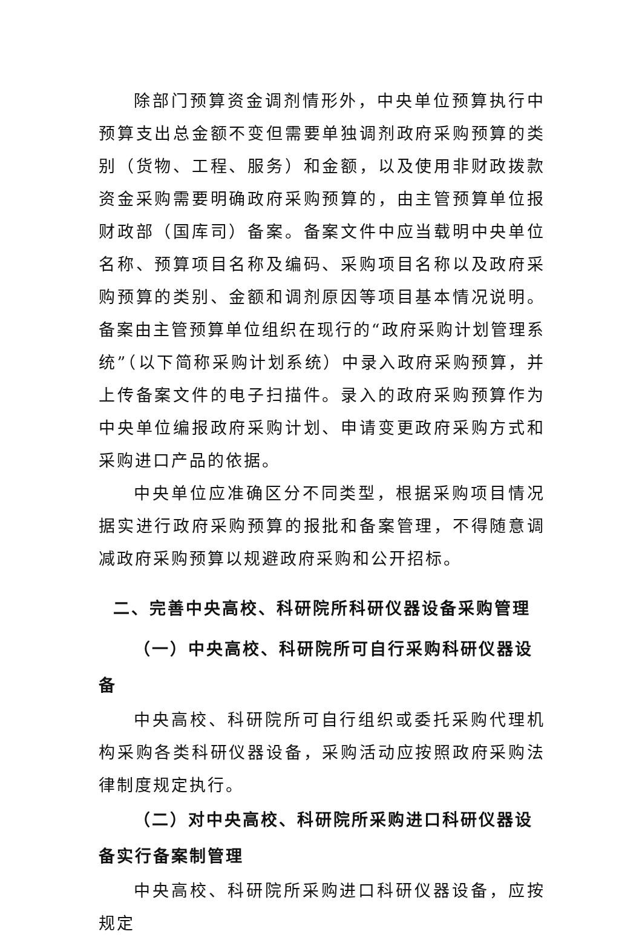除部门预算资金调剂情形外，中央单位预算执行中预算支出总金额不变但需要单独调剂政府采购预算的类别（货物、工程、服务）和金额，以及使用非财政拨款资金采购需要明确政府采购预算的，由主管预算单位报财政部（国库司）备案。备案文件中应当载明中央单位名称、预算项目名称及编码、采购项目名称以及政府采购预算的类别、金额和调剂原因等项目基本情况说明。备案由主管预算单位组织在现行的“政府采购计划管理系统”（以下简称采购计划系统）中录入政府采购预算，并上传备案文件的电子扫描件。录入的政府采购预算作为中央单位编报政府采购计划、申请变更政府采购方式和采购进口产品的依据。
中央单位应准确区分不同类型，根据采购项目情况据实进行政府采购预算的报批和备案管理，不得随意调减政府采购预算以规避政府采购和公开招标。
二、完善中央高校、科研院所科研仪器设备采购管理
（一）中央高校、科研院所可自行采购科研仪器设备
中央高校、科研院所可自行组织或委托采购代理机构采购各类科研仪器设备，采购活动应按照政府采购法律制度规定执行。
（二）对中央高校、科研院所采购进口科研仪器设备实行备案制管理
中央高校、科研院所采购进口科研仪器设备，应按规定